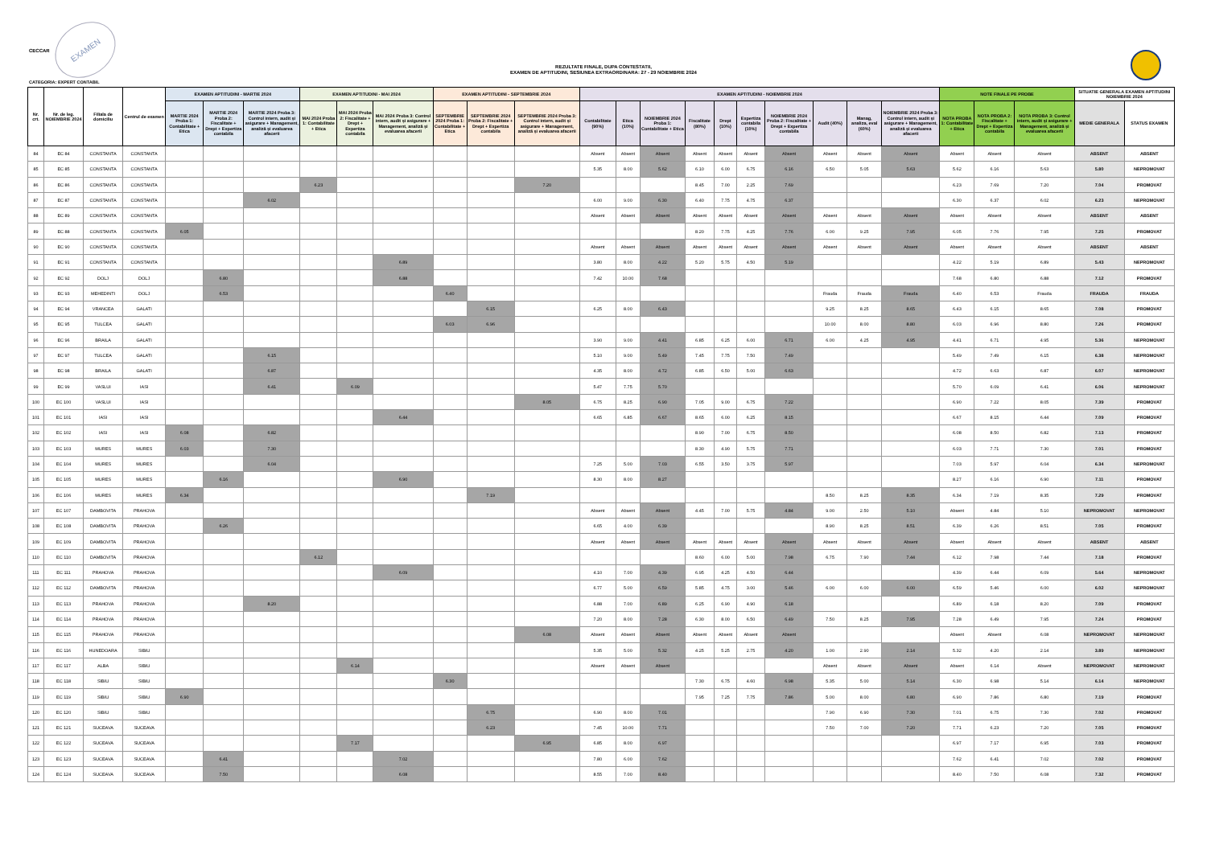CECCAR
EXAMEN
REZULTATE FINALE, DUPA CONTESTATII,
EXAMEN DE APTITUDINI, SESIUNEA EXTRAORDINARA: 27 - 29 NOIEMBRIE 2024
CATEGORIA: EXPERT CONTABIL
| Nr. crt. | Nr. de leg. NOIEMBRIE 2024 | Filiala de domiciliu | Centrul de examen | EXAMEN APTITUDINI - MARTIE 2024 | | | EXAMEN APTITUDINI - MAI 2024 | | | EXAMEN APTITUDINI - SEPTEMBRIE 2024 | | | EXAMEN APTITUDINI - NOIEMBRIE 2024 | | | | | | | | | | NOTE FINALE PE PROBE | | | SITUATIE GENERALA EXAMEN APTITUDINI NOIEMBRIE 2024 | |
| --- | --- | --- | --- | --- | --- | --- | --- | --- | --- | --- | --- | --- | --- | --- | --- | --- | --- | --- | --- | --- | --- | --- | --- | --- | --- | --- | --- |
| | | | | MARTIE 2024 Proba 1: Contabilitate + Etica | MARTIE 2024 Proba 2: Fiscalitate + Drept + Expertiza contabila | MARTIE 2024 Proba 3: Control intern, audit și asigurare + Management, analiză și evaluarea afacerii | MAI 2024 Proba 1: Contabilitate + Etica | MAI 2024 Proba 2: Fiscalitate + Drept + Expertiza contabila | MAI 2024 Proba 3: Control intern, audit și asigurare + Management, analiză și evaluarea afacerii | SEPTEMBRIE 2024 Proba 1: Contabilitate + Etica | SEPTEMBRIE 2024 Proba 2: Fiscalitate + Drept + Expertiza contabila | SEPTEMBRIE 2024 Proba 3: Control intern, audit și asigurare + Management, analiză și evaluarea afacerii | Contabilitate (90%) | Etica (10%) | NOIEMBRIE 2024 Proba 1: Contabilitate + Etica | Fiscalitate (80%) | Drept (10%) | Expertiza contabila (10%) | NOIEMBRIE 2024 Proba 2: Fiscalitate + Drept + Expertiza contabila | Audit (40%) | Manag, analiza, eval (60%) | NOIEMBRIE 2024 Proba 3: Control intern, audit și asigurare + Management, analiză și evaluarea afacerii | NOTA PROBA 1: Contabilitate + Etica | NOTA PROBA 2: Fiscalitate + Drept + Expertiza contabila | NOTA PROBA 3: Control intern, audit și asigurare + Management, analiză și evaluarea afacerii | MEDIE GENERALA | STATUS EXAMEN |
| 84 | EC 84 | CONSTANTA | CONSTANTA | | | | | | | | | | Absent | Absent | Absent | Absent | Absent | Absent | Absent | Absent | Absent | Absent | Absent | Absent | Absent | ABSENT | ABSENT |
| 85 | EC 85 | CONSTANTA | CONSTANTA | | | | | | | | | | 5.35 | 8.00 | 5.62 | 6.10 | 6.00 | 6.75 | 6.16 | 6.50 | 5.05 | 5.63 | 5.62 | 6.16 | 5.63 | 5.80 | NEPROMOVAT |
| 86 | EC 86 | CONSTANTA | CONSTANTA | | | | 6.23 | | | | | 7.20 | | | | 8.45 | 7.00 | 2.25 | 7.69 | | | | 6.23 | 7.69 | 7.20 | 7.04 | PROMOVAT |
| 87 | EC 87 | CONSTANTA | CONSTANTA | | | 6.02 | | | | | | | 6.00 | 9.00 | 6.30 | 6.40 | 7.75 | 4.75 | 6.37 | | | | 6.30 | 6.37 | 6.02 | 6.23 | NEPROMOVAT |
| 88 | EC 89 | CONSTANTA | CONSTANTA | | | | | | | | | | Absent | Absent | Absent | Absent | Absent | Absent | Absent | Absent | Absent | Absent | Absent | Absent | Absent | ABSENT | ABSENT |
| 89 | EC 88 | CONSTANTA | CONSTANTA | 6.05 | | | | | | | | | | | | 8.20 | 7.75 | 4.25 | 7.76 | 6.00 | 9.25 | 7.95 | 6.05 | 7.76 | 7.95 | 7.25 | PROMOVAT |
| 90 | EC 90 | CONSTANTA | CONSTANTA | | | | | | | | | | Absent | Absent | Absent | Absent | Absent | Absent | Absent | Absent | Absent | Absent | Absent | Absent | Absent | ABSENT | ABSENT |
| 91 | EC 91 | CONSTANTA | CONSTANTA | | | | | | 6.89 | | | | 3.80 | 8.00 | 4.22 | 5.20 | 5.75 | 4.50 | 5.19 | | | | 4.22 | 5.19 | 6.89 | 5.43 | NEPROMOVAT |
| 92 | EC 92 | DOLJ | DOLJ | | 6.80 | | | | 6.88 | | | | 7.42 | 10.00 | 7.68 | | | | | | | | 7.68 | 6.80 | 6.88 | 7.12 | PROMOVAT |
| 93 | EC 93 | MEHEDINTI | DOLJ | | 6.53 | | | | | 6.40 | | | | | | | | | | Frauda | Frauda | Frauda | 6.40 | 6.53 | Frauda | FRAUDA | FRAUDA |
| 94 | EC 94 | VRANCEA | GALATI | | | | | | | | 6.15 | | 6.25 | 8.00 | 6.43 | | | | | 9.25 | 8.25 | 8.65 | 6.43 | 6.15 | 8.65 | 7.08 | PROMOVAT |
| 95 | EC 95 | TULCEA | GALATI | | | | | | | 6.03 | 6.96 | | | | | | | | | 10.00 | 8.00 | 8.80 | 6.03 | 6.96 | 8.80 | 7.26 | PROMOVAT |
| 96 | EC 96 | BRAILA | GALATI | | | | | | | | | | 3.90 | 9.00 | 4.41 | 6.85 | 6.25 | 6.00 | 6.71 | 6.00 | 4.25 | 4.95 | 4.41 | 6.71 | 4.95 | 5.36 | NEPROMOVAT |
| 97 | EC 97 | TULCEA | GALATI | | | 6.15 | | | | | | | 5.10 | 9.00 | 5.49 | 7.45 | 7.75 | 7.50 | 7.49 | | | | 5.49 | 7.49 | 6.15 | 6.38 | NEPROMOVAT |
| 98 | EC 98 | BRAILA | GALATI | | | 6.87 | | | | | | | 4.35 | 8.00 | 4.72 | 6.85 | 6.50 | 5.00 | 6.63 | | | | 4.72 | 6.63 | 6.87 | 6.07 | NEPROMOVAT |
| 99 | EC 99 | VASLUI | IASI | | | 6.41 | | 6.09 | | | | | 5.47 | 7.75 | 5.70 | | | | | | | | 5.70 | 6.09 | 6.41 | 6.06 | NEPROMOVAT |
| 100 | EC 100 | VASLUI | IASI | | | | | | | | | 8.05 | 6.75 | 8.25 | 6.90 | 7.05 | 9.00 | 6.75 | 7.22 | | | | 6.90 | 7.22 | 8.05 | 7.39 | PROMOVAT |
| 101 | EC 101 | IASI | IASI | | | | | | 6.44 | | | | 6.65 | 6.85 | 6.67 | 8.65 | 6.00 | 6.25 | 8.15 | | | | 6.67 | 8.15 | 6.44 | 7.09 | PROMOVAT |
| 102 | EC 102 | IASI | IASI | 6.08 | | 6.82 | | | | | | | | | | 8.90 | 7.00 | 6.75 | 8.50 | | | | 6.08 | 8.50 | 6.82 | 7.13 | PROMOVAT |
| 103 | EC 103 | MURES | MURES | 6.03 | | 7.30 | | | | | | | | | | 8.30 | 4.90 | 5.75 | 7.71 | | | | 6.03 | 7.71 | 7.30 | 7.01 | PROMOVAT |
| 104 | EC 104 | MURES | MURES | | | 6.04 | | | | | | | 7.25 | 5.00 | 7.03 | 6.55 | 3.50 | 3.75 | 5.97 | | | | 7.03 | 5.97 | 6.04 | 6.34 | NEPROMOVAT |
| 105 | EC 105 | MURES | MURES | | 6.16 | | | | 6.90 | | | | 8.30 | 8.00 | 8.27 | | | | | | | | 8.27 | 6.16 | 6.90 | 7.11 | PROMOVAT |
| 106 | EC 106 | MURES | MURES | 6.34 | | | | | | | 7.19 | | | | | | | | | 8.50 | 8.25 | 8.35 | 6.34 | 7.19 | 8.35 | 7.29 | PROMOVAT |
| 107 | EC 107 | DAMBOVITA | PRAHOVA | | | | | | | | | | Absent | Absent | Absent | 4.45 | 7.00 | 5.75 | 4.84 | 9.00 | 2.50 | 5.10 | Absent | 4.84 | 5.10 | NEPROMOVAT | NEPROMOVAT |
| 108 | EC 108 | DAMBOVITA | PRAHOVA | | 6.26 | | | | | | | | 6.65 | 4.00 | 6.39 | | | | | 8.90 | 8.25 | 8.51 | 6.39 | 6.26 | 8.51 | 7.05 | PROMOVAT |
| 109 | EC 109 | DAMBOVITA | PRAHOVA | | | | | | | | | | Absent | Absent | Absent | Absent | Absent | Absent | Absent | Absent | Absent | Absent | Absent | Absent | Absent | ABSENT | ABSENT |
| 110 | EC 110 | DAMBOVITA | PRAHOVA | | | | 6.12 | | | | | | | | | 8.60 | 6.00 | 5.00 | 7.98 | 6.75 | 7.90 | 7.44 | 6.12 | 7.98 | 7.44 | 7.18 | PROMOVAT |
| 111 | EC 111 | PRAHOVA | PRAHOVA | | | | | | 6.09 | | | | 4.10 | 7.00 | 4.39 | 6.95 | 4.25 | 4.50 | 6.44 | | | | 4.39 | 6.44 | 6.09 | 5.64 | NEPROMOVAT |
| 112 | EC 112 | DAMBOVITA | PRAHOVA | | | | | | | | | | 6.77 | 5.00 | 6.59 | 5.85 | 4.75 | 3.00 | 5.46 | 6.00 | 6.00 | 6.00 | 6.59 | 5.46 | 6.00 | 6.02 | NEPROMOVAT |
| 113 | EC 113 | PRAHOVA | PRAHOVA | | | 8.20 | | | | | | | 6.88 | 7.00 | 6.89 | 6.25 | 6.90 | 4.90 | 6.18 | | | | 6.89 | 6.18 | 8.20 | 7.09 | PROMOVAT |
| 114 | EC 114 | PRAHOVA | PRAHOVA | | | | | | | | | | 7.20 | 8.00 | 7.28 | 6.30 | 8.00 | 6.50 | 6.49 | 7.50 | 8.25 | 7.95 | 7.28 | 6.49 | 7.95 | 7.24 | PROMOVAT |
| 115 | EC 115 | PRAHOVA | PRAHOVA | | | | | | | | | 6.08 | Absent | Absent | Absent | Absent | Absent | Absent | Absent | | | | Absent | Absent | 6.08 | NEPROMOVAT | NEPROMOVAT |
| 116 | EC 116 | HUNEDOARA | SIBIU | | | | | | | | | | 5.35 | 5.00 | 5.32 | 4.25 | 5.25 | 2.75 | 4.20 | 1.00 | 2.90 | 2.14 | 5.32 | 4.20 | 2.14 | 3.89 | NEPROMOVAT |
| 117 | EC 117 | ALBA | SIBIU | | | | | 6.14 | | | | | Absent | Absent | Absent | | | | | Absent | Absent | Absent | Absent | 6.14 | Absent | NEPROMOVAT | NEPROMOVAT |
| 118 | EC 118 | SIBIU | SIBIU | | | | | | | 6.30 | | | | | | 7.30 | 6.75 | 4.60 | 6.98 | 5.35 | 5.00 | 5.14 | 6.30 | 6.98 | 5.14 | 6.14 | NEPROMOVAT |
| 119 | EC 119 | SIBIU | SIBIU | 6.90 | | | | | | | | | | | | 7.95 | 7.25 | 7.75 | 7.86 | 5.00 | 8.00 | 6.80 | 6.90 | 7.86 | 6.80 | 7.19 | PROMOVAT |
| 120 | EC 120 | SIBIU | SIBIU | | | | | | | | 6.75 | | 6.90 | 8.00 | 7.01 | | | | | 7.90 | 6.90 | 7.30 | 7.01 | 6.75 | 7.30 | 7.02 | PROMOVAT |
| 121 | EC 121 | SUCEAVA | SUCEAVA | | | | | | | | 6.23 | | 7.45 | 10.00 | 7.71 | | | | | 7.50 | 7.00 | 7.20 | 7.71 | 6.23 | 7.20 | 7.05 | PROMOVAT |
| 122 | EC 122 | SUCEAVA | SUCEAVA | | | | | 7.17 | | | | 6.95 | 6.85 | 8.00 | 6.97 | | | | | | | | 6.97 | 7.17 | 6.95 | 7.03 | PROMOVAT |
| 123 | EC 123 | SUCEAVA | SUCEAVA | | 6.41 | | | | 7.02 | | | | 7.80 | 6.00 | 7.62 | | | | | | | | 7.62 | 6.41 | 7.02 | 7.02 | PROMOVAT |
| 124 | EC 124 | SUCEAVA | SUCEAVA | | 7.50 | | | | 6.08 | | | | 8.55 | 7.00 | 8.40 | | | | | | | | 8.40 | 7.50 | 6.08 | 7.32 | PROMOVAT |